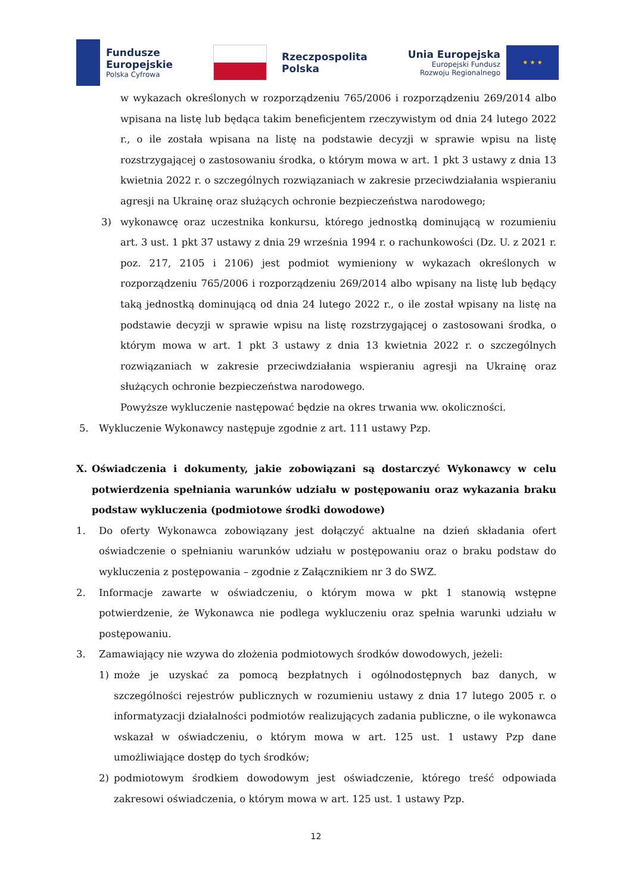Fundusze
Europejskie
Polska Cyfrowa
Rzeczpospolita
Polska
Unia Europejska
Europejski Fundusz
Rozwoju Regionalnego
★ ★ ★
w wykazach określonych w rozporządzeniu 765/2006 i rozporządzeniu 269/2014 albo wpisana na listę lub będąca takim beneficjentem rzeczywistym od dnia 24 lutego 2022 r., o ile została wpisana na listę na podstawie decyzji w sprawie wpisu na listę rozstrzygającej o zastosowaniu środka, o którym mowa w art. 1 pkt 3 ustawy z dnia 13 kwietnia 2022 r. o szczególnych rozwiązaniach w zakresie przeciwdziałania wspieraniu agresji na Ukrainę oraz służących ochronie bezpieczeństwa narodowego;
3) wykonawcę oraz uczestnika konkursu, którego jednostką dominującą w rozumieniu art. 3 ust. 1 pkt 37 ustawy z dnia 29 września 1994 r. o rachunkowości (Dz. U. z 2021 r. poz. 217, 2105 i 2106) jest podmiot wymieniony w wykazach określonych w rozporządzeniu 765/2006 i rozporządzeniu 269/2014 albo wpisany na listę lub będący taką jednostką dominującą od dnia 24 lutego 2022 r., o ile został wpisany na listę na podstawie decyzji w sprawie wpisu na listę rozstrzygającej o zastosowani środka, o którym mowa w art. 1 pkt 3 ustawy z dnia 13 kwietnia 2022 r. o szczególnych rozwiązaniach w zakresie przeciwdziałania wspieraniu agresji na Ukrainę oraz służących ochronie bezpieczeństwa narodowego.
Powyższe wykluczenie następować będzie na okres trwania ww. okoliczności.
5. Wykluczenie Wykonawcy następuje zgodnie z art. 111 ustawy Pzp.
X. Oświadczenia i dokumenty, jakie zobowiązani są dostarczyć Wykonawcy w celu potwierdzenia spełniania warunków udziału w postępowaniu oraz wykazania braku podstaw wykluczenia (podmiotowe środki dowodowe)
1. Do oferty Wykonawca zobowiązany jest dołączyć aktualne na dzień składania ofert oświadczenie o spełnianiu warunków udziału w postępowaniu oraz o braku podstaw do wykluczenia z postępowania – zgodnie z Załącznikiem nr 3 do SWZ.
2. Informacje zawarte w oświadczeniu, o którym mowa w pkt 1 stanowią wstępne potwierdzenie, że Wykonawca nie podlega wykluczeniu oraz spełnia warunki udziału w postępowaniu.
3. Zamawiający nie wzywa do złożenia podmiotowych środków dowodowych, jeżeli:
1) może je uzyskać za pomocą bezpłatnych i ogólnodostępnych baz danych, w szczególności rejestrów publicznych w rozumieniu ustawy z dnia 17 lutego 2005 r. o informatyzacji działalności podmiotów realizujących zadania publiczne, o ile wykonawca wskazał w oświadczeniu, o którym mowa w art. 125 ust. 1 ustawy Pzp dane umożliwiające dostęp do tych środków;
2) podmiotowym środkiem dowodowym jest oświadczenie, którego treść odpowiada zakresowi oświadczenia, o którym mowa w art. 125 ust. 1 ustawy Pzp.
12